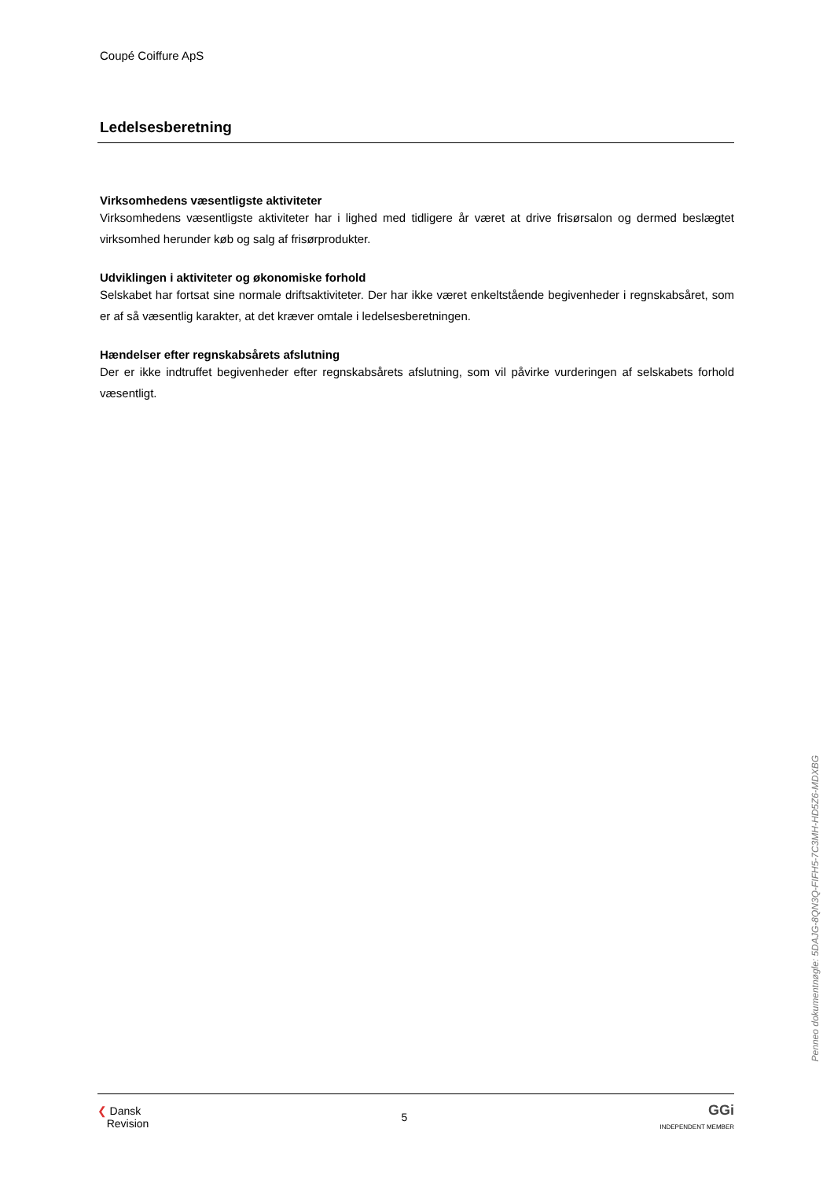Coupé Coiffure ApS
Ledelsesberetning
Virksomhedens væsentligste aktiviteter
Virksomhedens væsentligste aktiviteter har i lighed med tidligere år været at drive frisørsalon og dermed beslægtet virksomhed herunder køb og salg af frisørprodukter.
Udviklingen i aktiviteter og økonomiske forhold
Selskabet har fortsat sine normale driftsaktiviteter. Der har ikke været enkeltstående begivenheder i regnskabsåret, som er af så væsentlig karakter, at det kræver omtale i ledelsesberetningen.
Hændelser efter regnskabsårets afslutning
Der er ikke indtruffet begivenheder efter regnskabsårets afslutning, som vil påvirke vurderingen af selskabets forhold væsentligt.
Penneo dokumentnøgle: 5DAJG-8QN3Q-FIFH5-7C3MH-HD5Z6-MDXBG
❮ Dansk
Revision
5
GGi
INDEPENDENT MEMBER